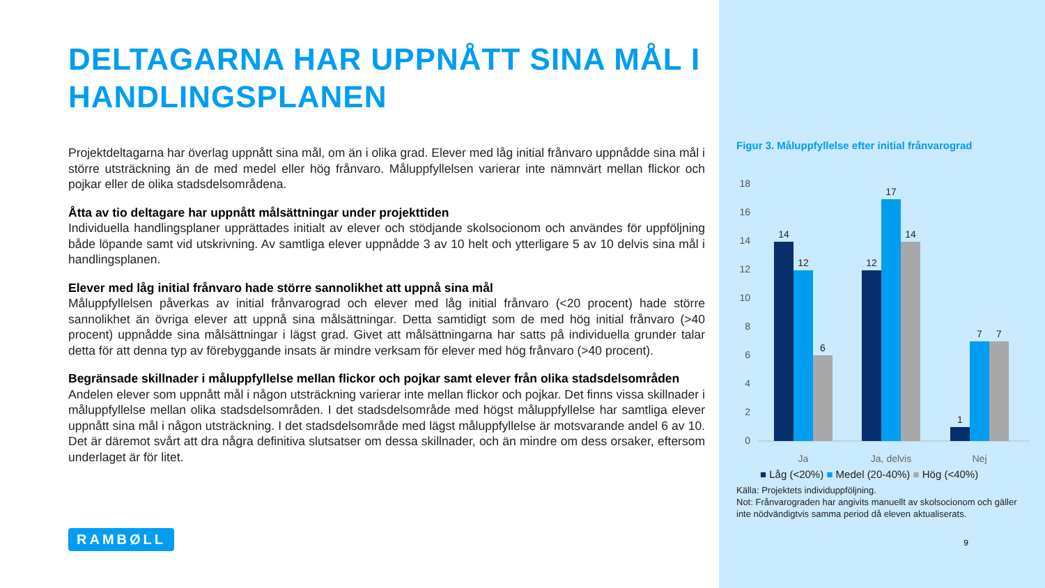DELTAGARNA HAR UPPNÅTT SINA MÅL I HANDLINGSPLANEN
Projektdeltagarna har överlag uppnått sina mål, om än i olika grad. Elever med låg initial frånvaro uppnådde sina mål i större utsträckning än de med medel eller hög frånvaro. Måluppfyllelsen varierar inte nämnvärt mellan flickor och pojkar eller de olika stadsdelsområdena.
Åtta av tio deltagare har uppnått målsättningar under projekttiden
Individuella handlingsplaner upprättades initialt av elever och stödjande skolsocionom och användes för uppföljning både löpande samt vid utskrivning. Av samtliga elever uppnådde 3 av 10 helt och ytterligare 5 av 10 delvis sina mål i handlingsplanen.
Elever med låg initial frånvaro hade större sannolikhet att uppnå sina mål
Måluppfyllelsen påverkas av initial frånvarograd och elever med låg initial frånvaro (<20 procent) hade större sannolikhet än övriga elever att uppnå sina målsättningar. Detta samtidigt som de med hög initial frånvaro (>40 procent) uppnådde sina målsättningar i lägst grad. Givet att målsättningarna har satts på individuella grunder talar detta för att denna typ av förebyggande insats är mindre verksam för elever med hög frånvaro (>40 procent).
Begränsade skillnader i måluppfyllelse mellan flickor och pojkar samt elever från olika stadsdelsområden
Andelen elever som uppnått mål i någon utsträckning varierar inte mellan flickor och pojkar. Det finns vissa skillnader i måluppfyllelse mellan olika stadsdelsområden. I det stadsdelsområde med högst måluppfyllelse har samtliga elever uppnått sina mål i någon utsträckning. I det stadsdelsområde med lägst måluppfyllelse är motsvarande andel 6 av 10. Det är däremot svårt att dra några definitiva slutsatser om dessa skillnader, och än mindre om dess orsaker, eftersom underlaget är för litet.
RAMBØLL
Figur 3. Måluppfyllelse efter initial frånvarograd
18
16
14
12
10
8
6
4
2
0
14
12
6
12
17
14
1
7
7
Ja
Ja, delvis
Nej
■ Låg (<20%) ■ Medel (20-40%) ■ Hög (<40%)
Källa: Projektets individuppföljning.
Not: Frånvarograden har angivits manuellt av skolsocionom och gäller inte nödvändigtvis samma period då eleven aktualiserats.
9